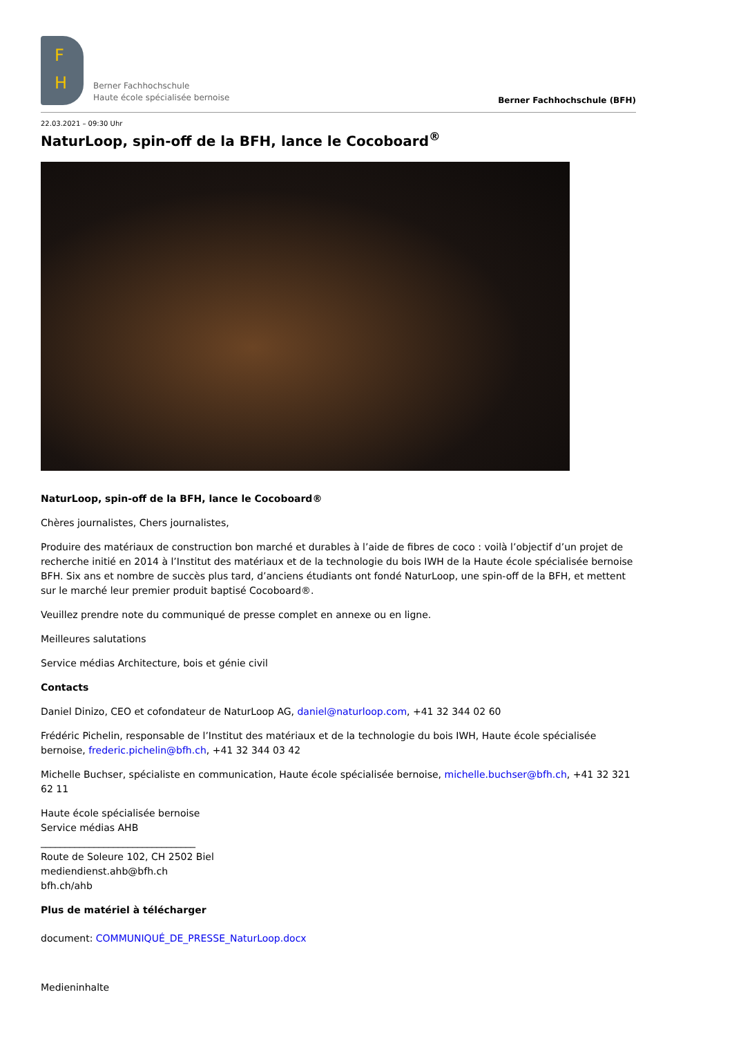F
H
Berner Fachhochschule
Haute école spécialisée bernoise
Berner Fachhochschule (BFH)
22.03.2021 – 09:30 Uhr
NaturLoop, spin-off de la BFH, lance le Cocoboard<sup>®</sup>
NaturLoop, spin-off de la BFH, lance le Cocoboard®
Chères journalistes, Chers journalistes,
Produire des matériaux de construction bon marché et durables à l’aide de fibres de coco : voilà l’objectif d’un projet de recherche initié en 2014 à l’Institut des matériaux et de la technologie du bois IWH de la Haute école spécialisée bernoise BFH. Six ans et nombre de succès plus tard, d’anciens étudiants ont fondé NaturLoop, une spin-off de la BFH, et mettent sur le marché leur premier produit baptisé Cocoboard®.
Veuillez prendre note du communiqué de presse complet en annexe ou en ligne.
Meilleures salutations
Service médias Architecture, bois et génie civil
Contacts
Daniel Dinizo, CEO et cofondateur de NaturLoop AG, daniel@naturloop.com, +41 32 344 02 60
Frédéric Pichelin, responsable de l’Institut des matériaux et de la technologie du bois IWH, Haute école spécialisée bernoise, frederic.pichelin@bfh.ch, +41 32 344 03 42
Michelle Buchser, spécialiste en communication, Haute école spécialisée bernoise, michelle.buchser@bfh.ch, +41 32 321 62 11
Haute école spécialisée bernoise
Service médias AHB
________________________________
Route de Soleure 102, CH 2502 Biel
mediendienst.ahb@bfh.ch
bfh.ch/ahb
Plus de matériel à télécharger
document: COMMUNIQUÉ_DE_PRESSE_NaturLoop.docx
Medieninhalte